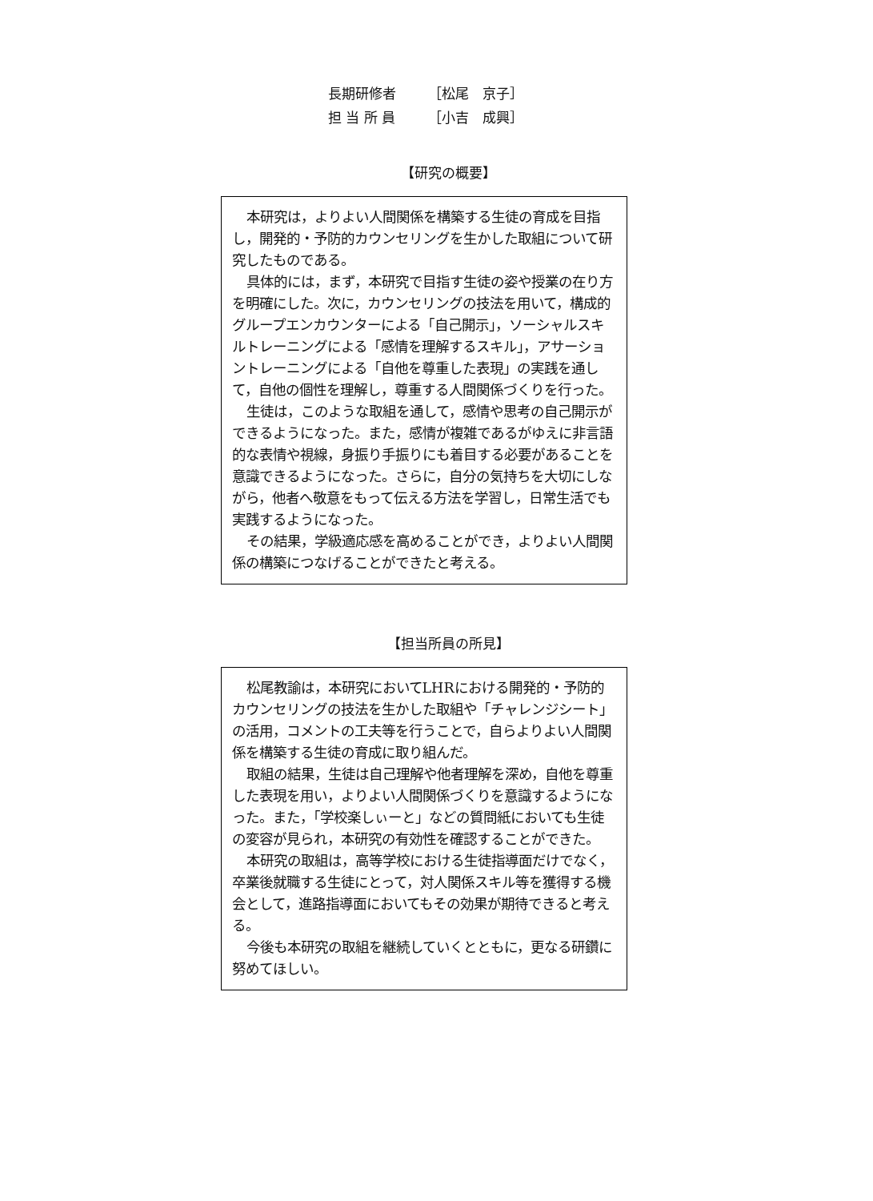長期研修者 ［松尾　京子］
担 当 所 員 ［小吉　成興］
【研究の概要】
本研究は，よりよい人間関係を構築する生徒の育成を目指し，開発的・予防的カウンセリングを生かした取組について研究したものである。
具体的には，まず，本研究で目指す生徒の姿や授業の在り方を明確にした。次に，カウンセリングの技法を用いて，構成的グループエンカウンターによる「自己開示」，ソーシャルスキルトレーニングによる「感情を理解するスキル」，アサーショントレーニングによる「自他を尊重した表現」の実践を通して，自他の個性を理解し，尊重する人間関係づくりを行った。
生徒は，このような取組を通して，感情や思考の自己開示ができるようになった。また，感情が複雑であるがゆえに非言語的な表情や視線，身振り手振りにも着目する必要があることを意識できるようになった。さらに，自分の気持ちを大切にしながら，他者へ敬意をもって伝える方法を学習し，日常生活でも実践するようになった。
その結果，学級適応感を高めることができ，よりよい人間関係の構築につなげることができたと考える。
【担当所員の所見】
松尾教諭は，本研究においてLHRにおける開発的・予防的カウンセリングの技法を生かした取組や「チャレンジシート」の活用，コメントの工夫等を行うことで，自らよりよい人間関係を構築する生徒の育成に取り組んだ。
取組の結果，生徒は自己理解や他者理解を深め，自他を尊重した表現を用い，よりよい人間関係づくりを意識するようになった。また，「学校楽しぃーと」などの質問紙においても生徒の変容が見られ，本研究の有効性を確認することができた。
本研究の取組は，高等学校における生徒指導面だけでなく，卒業後就職する生徒にとって，対人関係スキル等を獲得する機会として，進路指導面においてもその効果が期待できると考える。
今後も本研究の取組を継続していくとともに，更なる研鑽に努めてほしい。